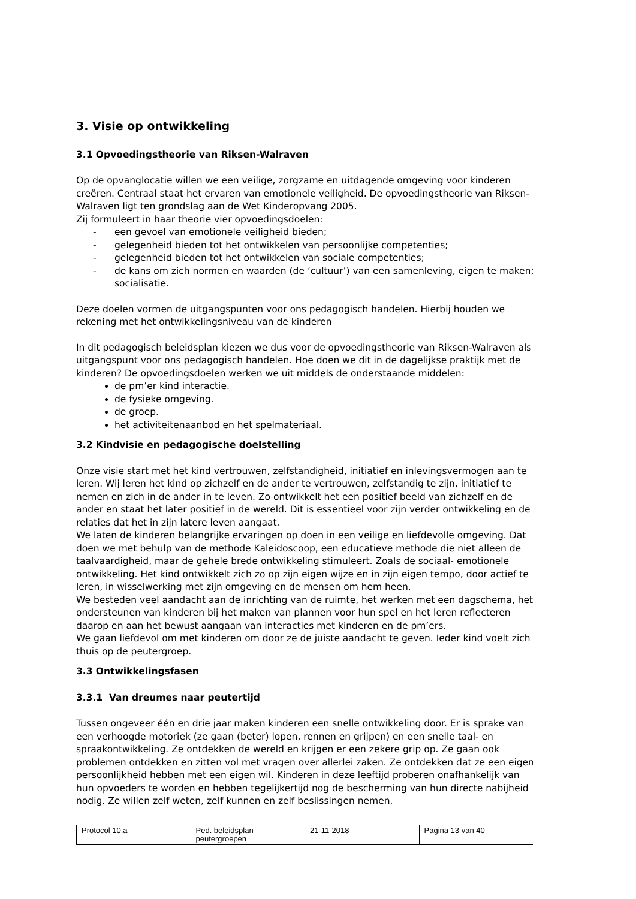3. Visie op ontwikkeling
3.1 Opvoedingstheorie van Riksen-Walraven
Op de opvanglocatie willen we een veilige, zorgzame en uitdagende omgeving voor kinderen creëren. Centraal staat het ervaren van emotionele veiligheid. De opvoedingstheorie van Riksen-Walraven ligt ten grondslag aan de Wet Kinderopvang 2005.
Zij formuleert in haar theorie vier opvoedingsdoelen:
- een gevoel van emotionele veiligheid bieden;
- gelegenheid bieden tot het ontwikkelen van persoonlijke competenties;
- gelegenheid bieden tot het ontwikkelen van sociale competenties;
- de kans om zich normen en waarden (de ‘cultuur’) van een samenleving, eigen te maken; socialisatie.
Deze doelen vormen de uitgangspunten voor ons pedagogisch handelen. Hierbij houden we rekening met het ontwikkelingsniveau van de kinderen
In dit pedagogisch beleidsplan kiezen we dus voor de opvoedingstheorie van Riksen-Walraven als uitgangspunt voor ons pedagogisch handelen. Hoe doen we dit in de dagelijkse praktijk met de kinderen? De opvoedingsdoelen werken we uit middels de onderstaande middelen:
de pm’er kind interactie.
de fysieke omgeving.
de groep.
het activiteitenaanbod en het spelmateriaal.
3.2 Kindvisie en pedagogische doelstelling
Onze visie start met het kind vertrouwen, zelfstandigheid, initiatief en inlevingsvermogen aan te leren. Wij leren het kind op zichzelf en de ander te vertrouwen, zelfstandig te zijn, initiatief te nemen en zich in de ander in te leven. Zo ontwikkelt het een positief beeld van zichzelf en de ander en staat het later positief in de wereld. Dit is essentieel voor zijn verder ontwikkeling en de relaties dat het in zijn latere leven aangaat.
We laten de kinderen belangrijke ervaringen op doen in een veilige en liefdevolle omgeving. Dat doen we met behulp van de methode Kaleidoscoop, een educatieve methode die niet alleen de taalvaardigheid, maar de gehele brede ontwikkeling stimuleert. Zoals de sociaal- emotionele ontwikkeling. Het kind ontwikkelt zich zo op zijn eigen wijze en in zijn eigen tempo, door actief te leren, in wisselwerking met zijn omgeving en de mensen om hem heen.
We besteden veel aandacht aan de inrichting van de ruimte, het werken met een dagschema, het ondersteunen van kinderen bij het maken van plannen voor hun spel en het leren reflecteren daarop en aan het bewust aangaan van interacties met kinderen en de pm’ers.
We gaan liefdevol om met kinderen om door ze de juiste aandacht te geven. Ieder kind voelt zich thuis op de peutergroep.
3.3 Ontwikkelingsfasen
3.3.1 Van dreumes naar peutertijd
Tussen ongeveer één en drie jaar maken kinderen een snelle ontwikkeling door. Er is sprake van een verhoogde motoriek (ze gaan (beter) lopen, rennen en grijpen) en een snelle taal- en spraakontwikkeling. Ze ontdekken de wereld en krijgen er een zekere grip op. Ze gaan ook problemen ontdekken en zitten vol met vragen over allerlei zaken. Ze ontdekken dat ze een eigen persoonlijkheid hebben met een eigen wil. Kinderen in deze leeftijd proberen onafhankelijk van hun opvoeders te worden en hebben tegelijkertijd nog de bescherming van hun directe nabijheid nodig. Ze willen zelf weten, zelf kunnen en zelf beslissingen nemen.
| Protocol 10.a | Ped. beleidsplan peutergroepen | 21-11-2018 | Pagina 13 van 40 |